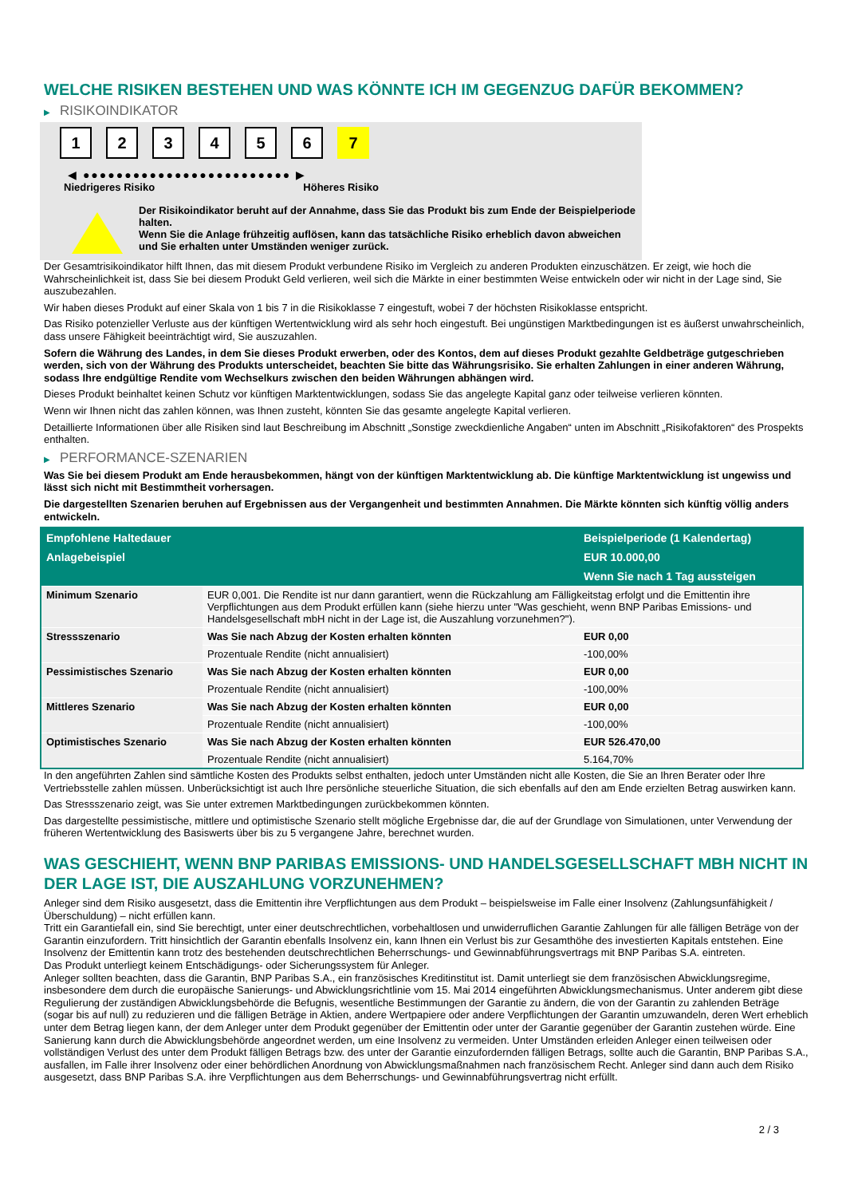WELCHE RISIKEN BESTEHEN UND WAS KÖNNTE ICH IM GEGENZUG DAFÜR BEKOMMEN?
▶ RISIKOINDIKATOR
1 2 3 4 5 6 7
◀ ●●●●●●●●●●●●●●●●●●●●●●●●● ▶
Niedrigeres Risiko Höheres Risiko
Der Risikoindikator beruht auf der Annahme, dass Sie das Produkt bis zum Ende der Beispielperiode halten.
Wenn Sie die Anlage frühzeitig auflösen, kann das tatsächliche Risiko erheblich davon abweichen und Sie erhalten unter Umständen weniger zurück.
Der Gesamtrisikoindikator hilft Ihnen, das mit diesem Produkt verbundene Risiko im Vergleich zu anderen Produkten einzuschätzen. Er zeigt, wie hoch die Wahrscheinlichkeit ist, dass Sie bei diesem Produkt Geld verlieren, weil sich die Märkte in einer bestimmten Weise entwickeln oder wir nicht in der Lage sind, Sie auszubezahlen.
Wir haben dieses Produkt auf einer Skala von 1 bis 7 in die Risikoklasse 7 eingestuft, wobei 7 der höchsten Risikoklasse entspricht.
Das Risiko potenzieller Verluste aus der künftigen Wertentwicklung wird als sehr hoch eingestuft. Bei ungünstigen Marktbedingungen ist es äußerst unwahrscheinlich, dass unsere Fähigkeit beeinträchtigt wird, Sie auszuzahlen.
Sofern die Währung des Landes, in dem Sie dieses Produkt erwerben, oder des Kontos, dem auf dieses Produkt gezahlte Geldbeträge gutgeschrieben werden, sich von der Währung des Produkts unterscheidet, beachten Sie bitte das Währungsrisiko. Sie erhalten Zahlungen in einer anderen Währung, sodass Ihre endgültige Rendite vom Wechselkurs zwischen den beiden Währungen abhängen wird.
Dieses Produkt beinhaltet keinen Schutz vor künftigen Marktentwicklungen, sodass Sie das angelegte Kapital ganz oder teilweise verlieren könnten.
Wenn wir Ihnen nicht das zahlen können, was Ihnen zusteht, könnten Sie das gesamte angelegte Kapital verlieren.
Detaillierte Informationen über alle Risiken sind laut Beschreibung im Abschnitt „Sonstige zweckdienliche Angaben“ unten im Abschnitt „Risikofaktoren“ des Prospekts enthalten.
▶ PERFORMANCE-SZENARIEN
Was Sie bei diesem Produkt am Ende herausbekommen, hängt von der künftigen Marktentwicklung ab. Die künftige Marktentwicklung ist ungewiss und lässt sich nicht mit Bestimmtheit vorhersagen.
Die dargestellten Szenarien beruhen auf Ergebnissen aus der Vergangenheit und bestimmten Annahmen. Die Märkte könnten sich künftig völlig anders entwickeln.
| Empfohlene Haltedauer | | Beispielperiode (1 Kalendertag) |
| --- | --- | --- |
| Anlagebeispiel | | EUR 10.000,00 |
| | | Wenn Sie nach 1 Tag aussteigen |
| Minimum Szenario | EUR 0,001. Die Rendite ist nur dann garantiert, wenn die Rückzahlung am Fälligkeitstag erfolgt und die Emittentin ihre Verpflichtungen aus dem Produkt erfüllen kann (siehe hierzu unter "Was geschieht, wenn BNP Paribas Emissions- und Handelsgesellschaft mbH nicht in der Lage ist, die Auszahlung vorzunehmen?"). | |
| Stressszenario | Was Sie nach Abzug der Kosten erhalten könnten | EUR 0,00 |
| | Prozentuale Rendite (nicht annualisiert) | -100,00% |
| Pessimistisches Szenario | Was Sie nach Abzug der Kosten erhalten könnten | EUR 0,00 |
| | Prozentuale Rendite (nicht annualisiert) | -100,00% |
| Mittleres Szenario | Was Sie nach Abzug der Kosten erhalten könnten | EUR 0,00 |
| | Prozentuale Rendite (nicht annualisiert) | -100,00% |
| Optimistisches Szenario | Was Sie nach Abzug der Kosten erhalten könnten | EUR 526.470,00 |
| | Prozentuale Rendite (nicht annualisiert) | 5.164,70% |
In den angeführten Zahlen sind sämtliche Kosten des Produkts selbst enthalten, jedoch unter Umständen nicht alle Kosten, die Sie an Ihren Berater oder Ihre Vertriebsstelle zahlen müssen. Unberücksichtigt ist auch Ihre persönliche steuerliche Situation, die sich ebenfalls auf den am Ende erzielten Betrag auswirken kann.
Das Stressszenario zeigt, was Sie unter extremen Marktbedingungen zurückbekommen könnten.
Das dargestellte pessimistische, mittlere und optimistische Szenario stellt mögliche Ergebnisse dar, die auf der Grundlage von Simulationen, unter Verwendung der früheren Wertentwicklung des Basiswerts über bis zu 5 vergangene Jahre, berechnet wurden.
WAS GESCHIEHT, WENN BNP PARIBAS EMISSIONS- UND HANDELSGESELLSCHAFT MBH NICHT IN DER LAGE IST, DIE AUSZAHLUNG VORZUNEHMEN?
Anleger sind dem Risiko ausgesetzt, dass die Emittentin ihre Verpflichtungen aus dem Produkt – beispielsweise im Falle einer Insolvenz (Zahlungsunfähigkeit / Überschuldung) – nicht erfüllen kann.
Tritt ein Garantiefall ein, sind Sie berechtigt, unter einer deutschrechtlichen, vorbehaltlosen und unwiderruflichen Garantie Zahlungen für alle fälligen Beträge von der Garantin einzufordern. Tritt hinsichtlich der Garantin ebenfalls Insolvenz ein, kann Ihnen ein Verlust bis zur Gesamthöhe des investierten Kapitals entstehen. Eine Insolvenz der Emittentin kann trotz des bestehenden deutschrechtlichen Beherrschungs- und Gewinnabführungsvertrags mit BNP Paribas S.A. eintreten.
Das Produkt unterliegt keinem Entschädigungs- oder Sicherungssystem für Anleger.
Anleger sollten beachten, dass die Garantin, BNP Paribas S.A., ein französisches Kreditinstitut ist. Damit unterliegt sie dem französischen Abwicklungsregime, insbesondere dem durch die europäische Sanierungs- und Abwicklungsrichtlinie vom 15. Mai 2014 eingeführten Abwicklungsmechanismus. Unter anderem gibt diese Regulierung der zuständigen Abwicklungsbehörde die Befugnis, wesentliche Bestimmungen der Garantie zu ändern, die von der Garantin zu zahlenden Beträge (sogar bis auf null) zu reduzieren und die fälligen Beträge in Aktien, andere Wertpapiere oder andere Verpflichtungen der Garantin umzuwandeln, deren Wert erheblich unter dem Betrag liegen kann, der dem Anleger unter dem Produkt gegenüber der Emittentin oder unter der Garantie gegenüber der Garantin zustehen würde. Eine Sanierung kann durch die Abwicklungsbehörde angeordnet werden, um eine Insolvenz zu vermeiden. Unter Umständen erleiden Anleger einen teilweisen oder vollständigen Verlust des unter dem Produkt fälligen Betrags bzw. des unter der Garantie einzufordernden fälligen Betrags, sollte auch die Garantin, BNP Paribas S.A., ausfallen, im Falle ihrer Insolvenz oder einer behördlichen Anordnung von Abwicklungsmaßnahmen nach französischem Recht. Anleger sind dann auch dem Risiko ausgesetzt, dass BNP Paribas S.A. ihre Verpflichtungen aus dem Beherrschungs- und Gewinnabführungsvertrag nicht erfüllt.
2 / 3